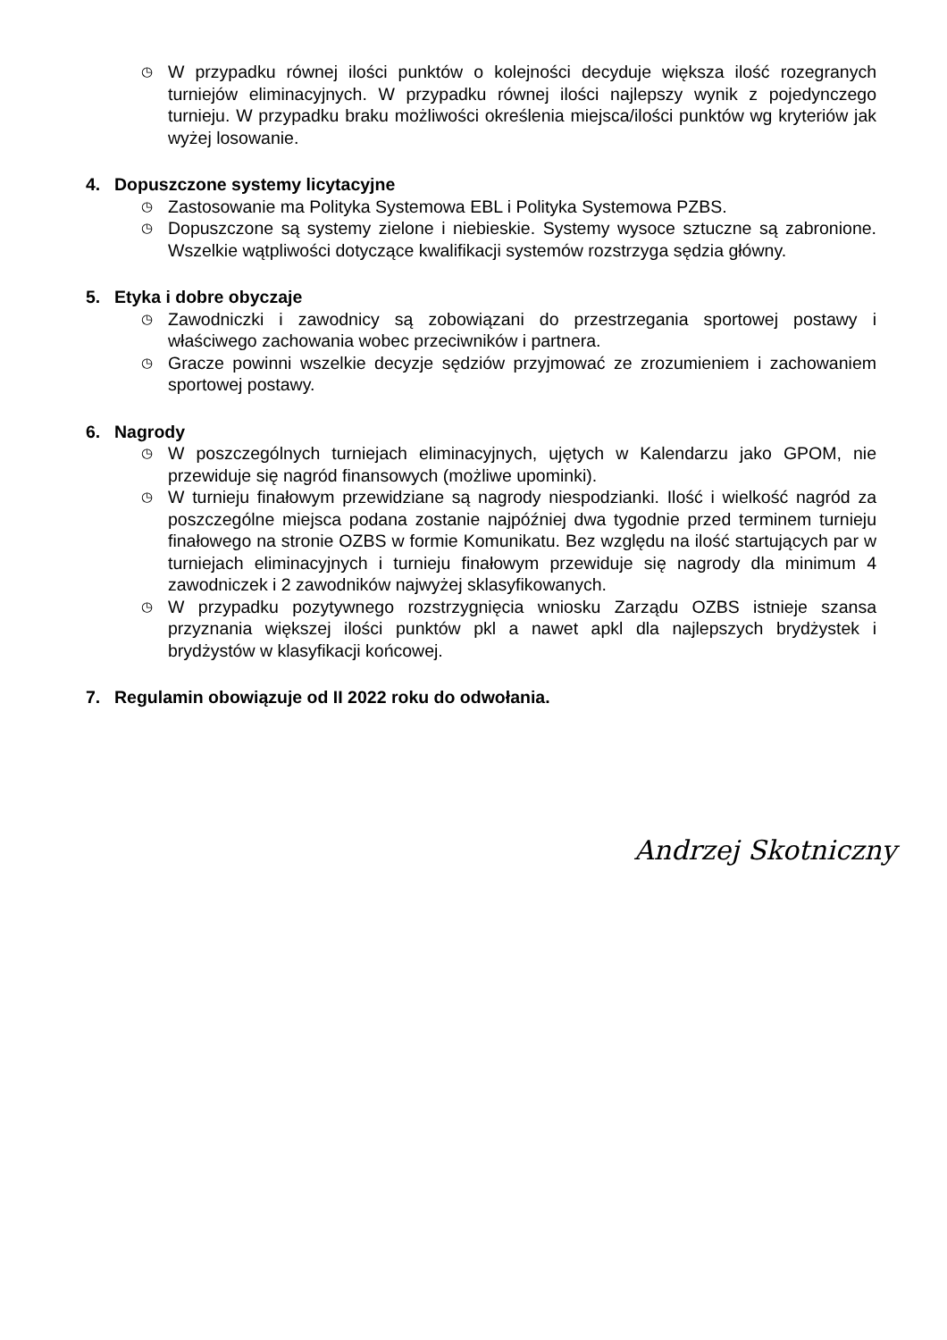◷
W przypadku równej ilości punktów o kolejności decyduje większa ilość rozegranych turniejów eliminacyjnych. W przypadku równej ilości najlepszy wynik z pojedynczego turnieju. W przypadku braku możliwości określenia miejsca/ilości punktów wg kryteriów jak wyżej losowanie.
4. Dopuszczone systemy licytacyjne
◷
Zastosowanie ma Polityka Systemowa EBL i Polityka Systemowa PZBS.
◷
Dopuszczone są systemy zielone i niebieskie. Systemy wysoce sztuczne są zabronione. Wszelkie wątpliwości dotyczące kwalifikacji systemów rozstrzyga sędzia główny.
5. Etyka i dobre obyczaje
◷
Zawodniczki i zawodnicy są zobowiązani do przestrzegania sportowej postawy i właściwego zachowania wobec przeciwników i partnera.
◷
Gracze powinni wszelkie decyzje sędziów przyjmować ze zrozumieniem i zachowaniem sportowej postawy.
6. Nagrody
◷
W poszczególnych turniejach eliminacyjnych, ujętych w Kalendarzu jako GPOM, nie przewiduje się nagród finansowych (możliwe upominki).
◷
W turnieju finałowym przewidziane są nagrody niespodzianki. Ilość i wielkość nagród za poszczególne miejsca podana zostanie najpóźniej dwa tygodnie przed terminem turnieju finałowego na stronie OZBS w formie Komunikatu. Bez względu na ilość startujących par w turniejach eliminacyjnych i turnieju finałowym przewiduje się nagrody dla minimum 4 zawodniczek i 2 zawodników najwyżej sklasyfikowanych.
◷
W przypadku pozytywnego rozstrzygnięcia wniosku Zarządu OZBS istnieje szansa przyznania większej ilości punktów pkl a nawet apkl dla najlepszych brydżystek i brydżystów w klasyfikacji końcowej.
7. Regulamin obowiązuje od II 2022 roku do odwołania.
Andrzej Skotniczny